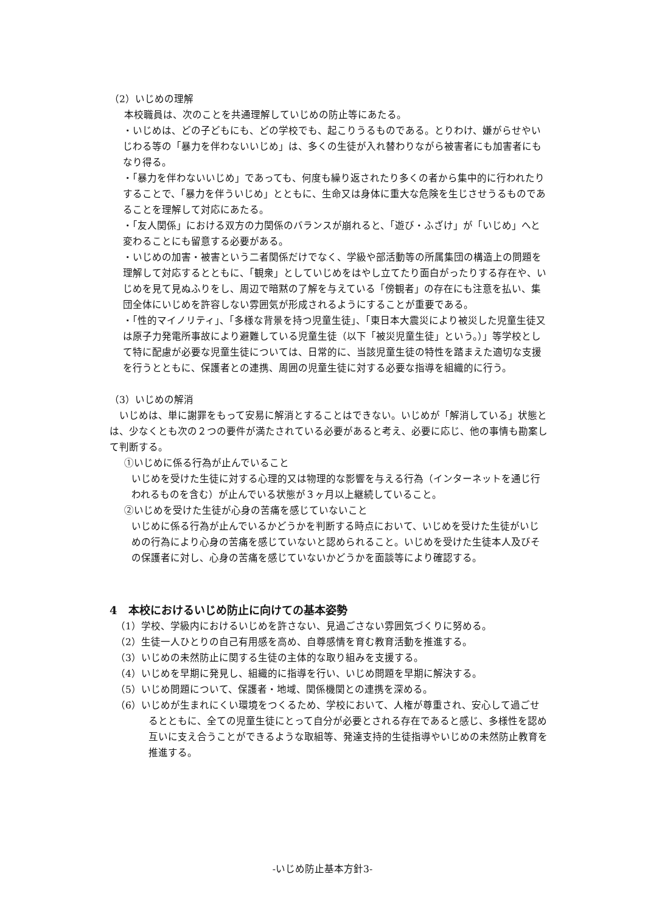（2）いじめの理解
本校職員は、次のことを共通理解していじめの防止等にあたる。
・いじめは、どの子どもにも、どの学校でも、起こりうるものである。とりわけ、嫌がらせやいじわる等の「暴力を伴わないいじめ」は、多くの生徒が入れ替わりながら被害者にも加害者にもなり得る。
・「暴力を伴わないいじめ」であっても、何度も繰り返されたり多くの者から集中的に行われたりすることで、「暴力を伴ういじめ」とともに、生命又は身体に重大な危険を生じさせうるものであることを理解して対応にあたる。
・「友人関係」における双方の力関係のバランスが崩れると、「遊び・ふざけ」が「いじめ」へと変わることにも留意する必要がある。
・いじめの加害・被害という二者関係だけでなく、学級や部活動等の所属集団の構造上の問題を理解して対応するとともに、「観衆」としていじめをはやし立てたり面白がったりする存在や、いじめを見て見ぬふりをし、周辺で暗黙の了解を与えている「傍観者」の存在にも注意を払い、集団全体にいじめを許容しない雰囲気が形成されるようにすることが重要である。
・「性的マイノリティ」、「多様な背景を持つ児童生徒」、「東日本大震災により被災した児童生徒又は原子力発電所事故により避難している児童生徒（以下「被災児童生徒」という。）」等学校として特に配慮が必要な児童生徒については、日常的に、当該児童生徒の特性を踏まえた適切な支援を行うとともに、保護者との連携、周囲の児童生徒に対する必要な指導を組織的に行う。
（3）いじめの解消
　いじめは、単に謝罪をもって安易に解消とすることはできない。いじめが「解消している」状態とは、少なくとも次の２つの要件が満たされている必要があると考え、必要に応じ、他の事情も勘案して判断する。
①いじめに係る行為が止んでいること
いじめを受けた生徒に対する心理的又は物理的な影響を与える行為（インターネットを通じ行われるものを含む）が止んでいる状態が３ヶ月以上継続していること。
②いじめを受けた生徒が心身の苦痛を感じていないこと
いじめに係る行為が止んでいるかどうかを判断する時点において、いじめを受けた生徒がいじめの行為により心身の苦痛を感じていないと認められること。いじめを受けた生徒本人及びその保護者に対し、心身の苦痛を感じていないかどうかを面談等により確認する。
4　本校におけるいじめ防止に向けての基本姿勢
（1）学校、学級内におけるいじめを許さない、見過ごさない雰囲気づくりに努める。
（2）生徒一人ひとりの自己有用感を高め、自尊感情を育む教育活動を推進する。
（3）いじめの未然防止に関する生徒の主体的な取り組みを支援する。
（4）いじめを早期に発見し、組織的に指導を行い、いじめ問題を早期に解決する。
（5）いじめ問題について、保護者・地域、関係機関との連携を深める。
（6）いじめが生まれにくい環境をつくるため、学校において、人権が尊重され、安心して過ごせるとともに、全ての児童生徒にとって自分が必要とされる存在であると感じ、多様性を認め互いに支え合うことができるような取組等、発達支持的生徒指導やいじめの未然防止教育を推進する。
-いじめ防止基本方針3-